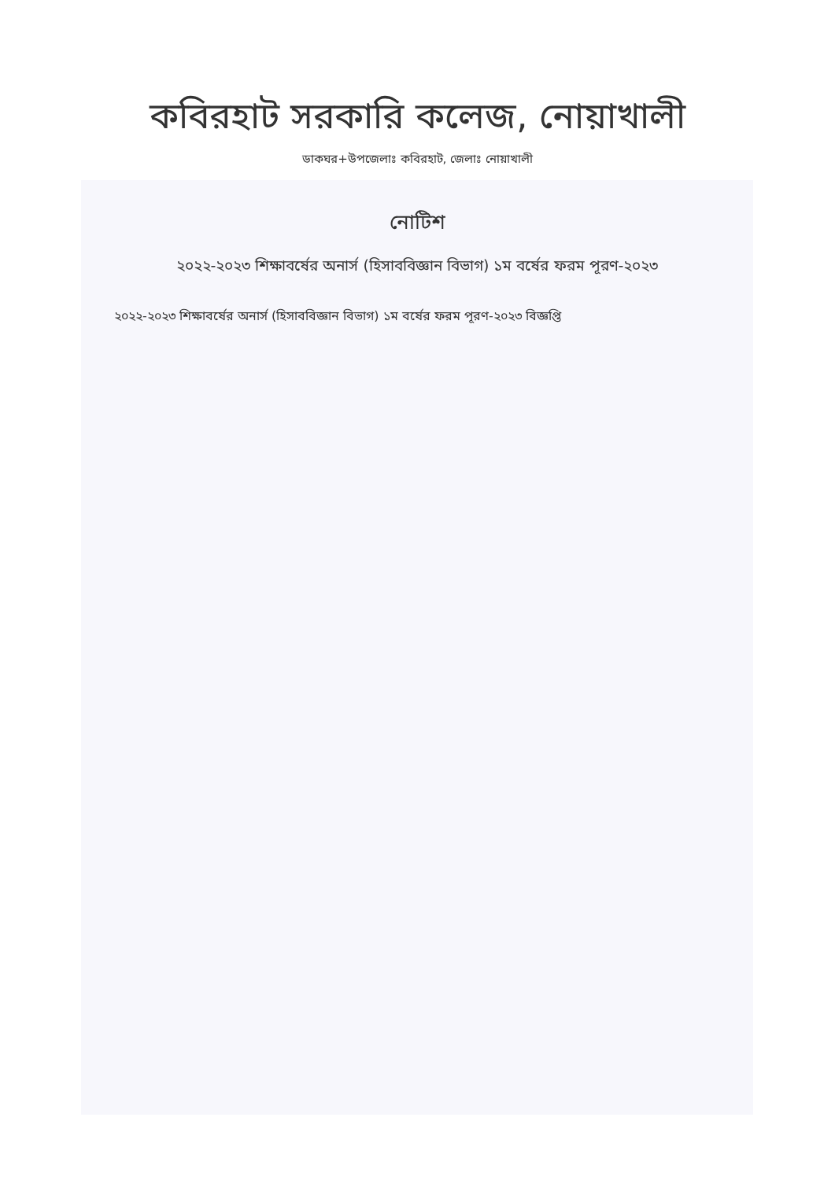কবিরহাট সরকারি কলেজ, নোয়াখালী
ডাকঘর+উপজেলাঃ কবিরহাট, জেলাঃ নোয়াখালী
নোটিশ
২০২২-২০২৩ শিক্ষাবর্ষের অনার্স (হিসাববিজ্ঞান বিভাগ) ১ম বর্ষের ফরম পূরণ-২০২৩
২০২২-২০২৩ শিক্ষাবর্ষের অনার্স (হিসাববিজ্ঞান বিভাগ) ১ম বর্ষের ফরম পূরণ-২০২৩ বিজ্ঞপ্তি